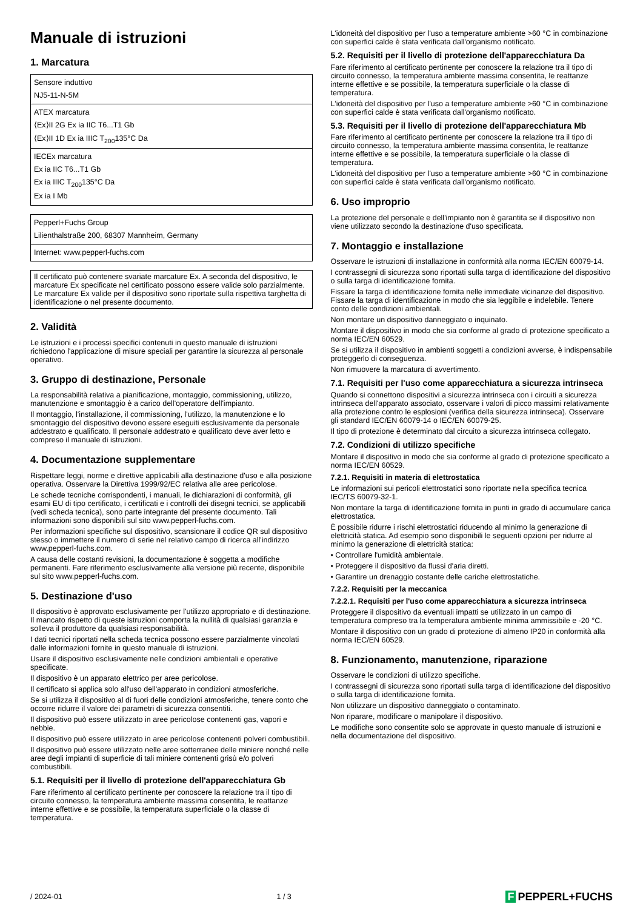Manuale di istruzioni
1. Marcatura
| Sensore induttivo NJ5-11-N-5M |
| ATEX marcatura ⟨Ex⟩II 2G Ex ia IIC T6...T1 Gb ⟨Ex⟩II 1D Ex ia IIIC T<sub>200</sub>135°C Da |
| IECEx marcatura Ex ia IIC T6...T1 Gb Ex ia IIIC T<sub>200</sub>135°C Da Ex ia I Mb |
| Pepperl+Fuchs Group Lilienthalstraße 200, 68307 Mannheim, Germany |
| Internet: www.pepperl-fuchs.com |
Il certificato può contenere svariate marcature Ex. A seconda del dispositivo, le marcature Ex specificate nel certificato possono essere valide solo parzialmente. Le marcature Ex valide per il dispositivo sono riportate sulla rispettiva targhetta di identificazione o nel presente documento.
2. Validità
Le istruzioni e i processi specifici contenuti in questo manuale di istruzioni richiedono l'applicazione di misure speciali per garantire la sicurezza al personale operativo.
3. Gruppo di destinazione, Personale
La responsabilità relativa a pianificazione, montaggio, commissioning, utilizzo, manutenzione e smontaggio è a carico dell'operatore dell'impianto.
Il montaggio, l'installazione, il commissioning, l'utilizzo, la manutenzione e lo smontaggio del dispositivo devono essere eseguiti esclusivamente da personale addestrato e qualificato. Il personale addestrato e qualificato deve aver letto e compreso il manuale di istruzioni.
4. Documentazione supplementare
Rispettare leggi, norme e direttive applicabili alla destinazione d'uso e alla posizione operativa. Osservare la Direttiva 1999/92/EC relativa alle aree pericolose.
Le schede tecniche corrispondenti, i manuali, le dichiarazioni di conformità, gli esami EU di tipo certificato, i certificati e i controlli dei disegni tecnici, se applicabili (vedi scheda tecnica), sono parte integrante del presente documento. Tali informazioni sono disponibili sul sito www.pepperl-fuchs.com.
Per informazioni specifiche sul dispositivo, scansionare il codice QR sul dispositivo stesso o immettere il numero di serie nel relativo campo di ricerca all'indirizzo www.pepperl-fuchs.com.
A causa delle costanti revisioni, la documentazione è soggetta a modifiche permanenti. Fare riferimento esclusivamente alla versione più recente, disponibile sul sito www.pepperl-fuchs.com.
5. Destinazione d'uso
Il dispositivo è approvato esclusivamente per l'utilizzo appropriato e di destinazione. Il mancato rispetto di queste istruzioni comporta la nullità di qualsiasi garanzia e solleva il produttore da qualsiasi responsabilità.
I dati tecnici riportati nella scheda tecnica possono essere parzialmente vincolati dalle informazioni fornite in questo manuale di istruzioni.
Usare il dispositivo esclusivamente nelle condizioni ambientali e operative specificate.
Il dispositivo è un apparato elettrico per aree pericolose.
Il certificato si applica solo all'uso dell'apparato in condizioni atmosferiche.
Se si utilizza il dispositivo al di fuori delle condizioni atmosferiche, tenere conto che occorre ridurre il valore dei parametri di sicurezza consentiti.
Il dispositivo può essere utilizzato in aree pericolose contenenti gas, vapori e nebbie.
Il dispositivo può essere utilizzato in aree pericolose contenenti polveri combustibili.
Il dispositivo può essere utilizzato nelle aree sotterranee delle miniere nonché nelle aree degli impianti di superficie di tali miniere contenenti grisù e/o polveri combustibili.
5.1. Requisiti per il livello di protezione dell'apparecchiatura Gb
Fare riferimento al certificato pertinente per conoscere la relazione tra il tipo di circuito connesso, la temperatura ambiente massima consentita, le reattanze interne effettive e se possibile, la temperatura superficiale o la classe di temperatura.
L'idoneità del dispositivo per l'uso a temperature ambiente >60 °C in combinazione con superfici calde è stata verificata dall'organismo notificato.
5.2. Requisiti per il livello di protezione dell'apparecchiatura Da
Fare riferimento al certificato pertinente per conoscere la relazione tra il tipo di circuito connesso, la temperatura ambiente massima consentita, le reattanze interne effettive e se possibile, la temperatura superficiale o la classe di temperatura.
L'idoneità del dispositivo per l'uso a temperature ambiente >60 °C in combinazione con superfici calde è stata verificata dall'organismo notificato.
5.3. Requisiti per il livello di protezione dell'apparecchiatura Mb
Fare riferimento al certificato pertinente per conoscere la relazione tra il tipo di circuito connesso, la temperatura ambiente massima consentita, le reattanze interne effettive e se possibile, la temperatura superficiale o la classe di temperatura.
L'idoneità del dispositivo per l'uso a temperature ambiente >60 °C in combinazione con superfici calde è stata verificata dall'organismo notificato.
6. Uso improprio
La protezione del personale e dell'impianto non è garantita se il dispositivo non viene utilizzato secondo la destinazione d'uso specificata.
7. Montaggio e installazione
Osservare le istruzioni di installazione in conformità alla norma IEC/EN 60079-14.
I contrassegni di sicurezza sono riportati sulla targa di identificazione del dispositivo o sulla targa di identificazione fornita.
Fissare la targa di identificazione fornita nelle immediate vicinanze del dispositivo. Fissare la targa di identificazione in modo che sia leggibile e indelebile. Tenere conto delle condizioni ambientali.
Non montare un dispositivo danneggiato o inquinato.
Montare il dispositivo in modo che sia conforme al grado di protezione specificato a norma IEC/EN 60529.
Se si utilizza il dispositivo in ambienti soggetti a condizioni avverse, è indispensabile proteggerlo di conseguenza.
Non rimuovere la marcatura di avvertimento.
7.1. Requisiti per l'uso come apparecchiatura a sicurezza intrinseca
Quando si connettono dispositivi a sicurezza intrinseca con i circuiti a sicurezza intrinseca dell'apparato associato, osservare i valori di picco massimi relativamente alla protezione contro le esplosioni (verifica della sicurezza intrinseca). Osservare gli standard IEC/EN 60079-14 o IEC/EN 60079-25.
Il tipo di protezione è determinato dal circuito a sicurezza intrinseca collegato.
7.2. Condizioni di utilizzo specifiche
Montare il dispositivo in modo che sia conforme al grado di protezione specificato a norma IEC/EN 60529.
7.2.1. Requisiti in materia di elettrostatica
Le informazioni sui pericoli elettrostatici sono riportate nella specifica tecnica IEC/TS 60079-32-1.
Non montare la targa di identificazione fornita in punti in grado di accumulare carica elettrostatica.
È possibile ridurre i rischi elettrostatici riducendo al minimo la generazione di elettricità statica. Ad esempio sono disponibili le seguenti opzioni per ridurre al minimo la generazione di elettricità statica:
• Controllare l'umidità ambientale.
• Proteggere il dispositivo da flussi d'aria diretti.
• Garantire un drenaggio costante delle cariche elettrostatiche.
7.2.2. Requisiti per la meccanica
7.2.2.1. Requisiti per l'uso come apparecchiatura a sicurezza intrinseca
Proteggere il dispositivo da eventuali impatti se utilizzato in un campo di temperatura compreso tra la temperatura ambiente minima ammissibile e -20 °C.
Montare il dispositivo con un grado di protezione di almeno IP20 in conformità alla norma IEC/EN 60529.
8. Funzionamento, manutenzione, riparazione
Osservare le condizioni di utilizzo specifiche.
I contrassegni di sicurezza sono riportati sulla targa di identificazione del dispositivo o sulla targa di identificazione fornita.
Non utilizzare un dispositivo danneggiato o contaminato.
Non riparare, modificare o manipolare il dispositivo.
Le modifiche sono consentite solo se approvate in questo manuale di istruzioni e nella documentazione del dispositivo.
/ 2024-01 1 / 3 F PEPPERL+FUCHS